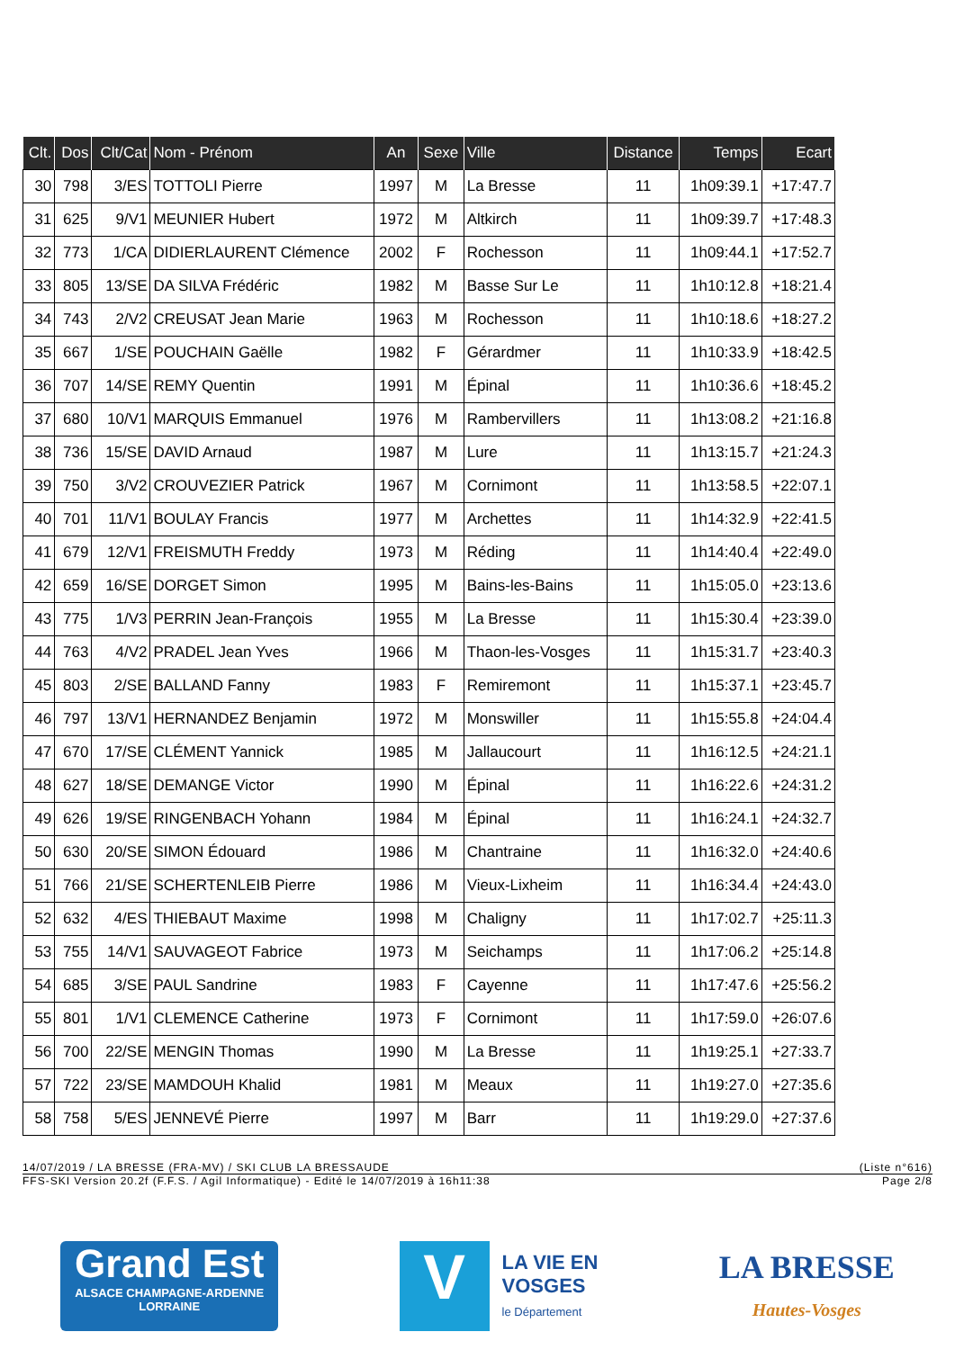| Clt. | Dos | Clt/Cat | Nom - Prénom | An | Sexe | Ville | Distance | Temps | Ecart |
| --- | --- | --- | --- | --- | --- | --- | --- | --- | --- |
| 30 | 798 | 3/ES | TOTTOLI Pierre | 1997 | M | La Bresse | 11 | 1h09:39.1 | +17:47.7 |
| 31 | 625 | 9/V1 | MEUNIER Hubert | 1972 | M | Altkirch | 11 | 1h09:39.7 | +17:48.3 |
| 32 | 773 | 1/CA | DIDIERLAURENT Clémence | 2002 | F | Rochesson | 11 | 1h09:44.1 | +17:52.7 |
| 33 | 805 | 13/SE | DA SILVA Frédéric | 1982 | M | Basse Sur Le | 11 | 1h10:12.8 | +18:21.4 |
| 34 | 743 | 2/V2 | CREUSAT Jean Marie | 1963 | M | Rochesson | 11 | 1h10:18.6 | +18:27.2 |
| 35 | 667 | 1/SE | POUCHAIN Gaëlle | 1982 | F | Gérardmer | 11 | 1h10:33.9 | +18:42.5 |
| 36 | 707 | 14/SE | REMY Quentin | 1991 | M | Épinal | 11 | 1h10:36.6 | +18:45.2 |
| 37 | 680 | 10/V1 | MARQUIS Emmanuel | 1976 | M | Rambervillers | 11 | 1h13:08.2 | +21:16.8 |
| 38 | 736 | 15/SE | DAVID Arnaud | 1987 | M | Lure | 11 | 1h13:15.7 | +21:24.3 |
| 39 | 750 | 3/V2 | CROUVEZIER Patrick | 1967 | M | Cornimont | 11 | 1h13:58.5 | +22:07.1 |
| 40 | 701 | 11/V1 | BOULAY Francis | 1977 | M | Archettes | 11 | 1h14:32.9 | +22:41.5 |
| 41 | 679 | 12/V1 | FREISMUTH Freddy | 1973 | M | Réding | 11 | 1h14:40.4 | +22:49.0 |
| 42 | 659 | 16/SE | DORGET Simon | 1995 | M | Bains-les-Bains | 11 | 1h15:05.0 | +23:13.6 |
| 43 | 775 | 1/V3 | PERRIN Jean-François | 1955 | M | La Bresse | 11 | 1h15:30.4 | +23:39.0 |
| 44 | 763 | 4/V2 | PRADEL Jean Yves | 1966 | M | Thaon-les-Vosges | 11 | 1h15:31.7 | +23:40.3 |
| 45 | 803 | 2/SE | BALLAND Fanny | 1983 | F | Remiremont | 11 | 1h15:37.1 | +23:45.7 |
| 46 | 797 | 13/V1 | HERNANDEZ Benjamin | 1972 | M | Monswiller | 11 | 1h15:55.8 | +24:04.4 |
| 47 | 670 | 17/SE | CLÉMENT Yannick | 1985 | M | Jallaucourt | 11 | 1h16:12.5 | +24:21.1 |
| 48 | 627 | 18/SE | DEMANGE Victor | 1990 | M | Épinal | 11 | 1h16:22.6 | +24:31.2 |
| 49 | 626 | 19/SE | RINGENBACH Yohann | 1984 | M | Épinal | 11 | 1h16:24.1 | +24:32.7 |
| 50 | 630 | 20/SE | SIMON Édouard | 1986 | M | Chantraine | 11 | 1h16:32.0 | +24:40.6 |
| 51 | 766 | 21/SE | SCHERTENLEIB Pierre | 1986 | M | Vieux-Lixheim | 11 | 1h16:34.4 | +24:43.0 |
| 52 | 632 | 4/ES | THIEBAUT Maxime | 1998 | M | Chaligny | 11 | 1h17:02.7 | +25:11.3 |
| 53 | 755 | 14/V1 | SAUVAGEOT Fabrice | 1973 | M | Seichamps | 11 | 1h17:06.2 | +25:14.8 |
| 54 | 685 | 3/SE | PAUL Sandrine | 1983 | F | Cayenne | 11 | 1h17:47.6 | +25:56.2 |
| 55 | 801 | 1/V1 | CLEMENCE Catherine | 1973 | F | Cornimont | 11 | 1h17:59.0 | +26:07.6 |
| 56 | 700 | 22/SE | MENGIN Thomas | 1990 | M | La Bresse | 11 | 1h19:25.1 | +27:33.7 |
| 57 | 722 | 23/SE | MAMDOUH Khalid | 1981 | M | Meaux | 11 | 1h19:27.0 | +27:35.6 |
| 58 | 758 | 5/ES | JENNEVÉ Pierre | 1997 | M | Barr | 11 | 1h19:29.0 | +27:37.6 |
14/07/2019 / LA BRESSE (FRA-MV) / SKI CLUB LA BRESSAUDE (Liste n°616)
FFS-SKI Version 20.2f (F.F.S. / Agil Informatique) - Edité le 14/07/2019 à 16h11:38 Page 2/8
Grand Est
ALSACE CHAMPAGNE-ARDENNE LORRAINE
V
LA VIE EN
VOSGES
le Département
LA BRESSE
Hautes-Vosges